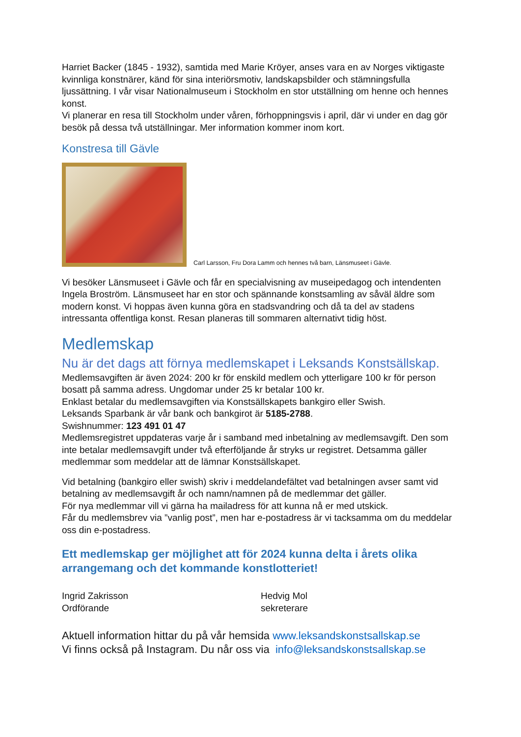Harriet Backer (1845 - 1932), samtida med Marie Kröyer, anses vara en av Norges viktigaste kvinnliga konstnärer, känd för sina interiörsmotiv, landskapsbilder och stämningsfulla ljussättning. I vår visar Nationalmuseum i Stockholm en stor utställning om henne och hennes konst.
Vi planerar en resa till Stockholm under våren, förhoppningsvis i april, där vi under en dag gör besök på dessa två utställningar. Mer information kommer inom kort.
Konstresa till Gävle
Carl Larsson, Fru Dora Lamm och hennes två barn, Länsmuseet i Gävle.
Vi besöker Länsmuseet i Gävle och får en specialvisning av museipedagog och intendenten Ingela Broström. Länsmuseet har en stor och spännande konstsamling av såväl äldre som modern konst. Vi hoppas även kunna göra en stadsvandring och då ta del av stadens intressanta offentliga konst. Resan planeras till sommaren alternativt tidig höst.
Medlemskap
Nu är det dags att förnya medlemskapet i Leksands Konstsällskap.
Medlemsavgiften är även 2024: 200 kr för enskild medlem och ytterligare 100 kr för person bosatt på samma adress. Ungdomar under 25 kr betalar 100 kr.
Enklast betalar du medlemsavgiften via Konstsällskapets bankgiro eller Swish.
Leksands Sparbank är vår bank och bankgirot är 5185-2788.
Swishnummer: 123 491 01 47
Medlemsregistret uppdateras varje år i samband med inbetalning av medlemsavgift. Den som inte betalar medlemsavgift under två efterföljande år stryks ur registret. Detsamma gäller medlemmar som meddelar att de lämnar Konstsällskapet.
Vid betalning (bankgiro eller swish) skriv i meddelandefältet vad betalningen avser samt vid betalning av medlemsavgift år och namn/namnen på de medlemmar det gäller.
För nya medlemmar vill vi gärna ha mailadress för att kunna nå er med utskick.
Får du medlemsbrev via ”vanlig post”, men har e-postadress är vi tacksamma om du meddelar oss din e-postadress.
Ett medlemskap ger möjlighet att för 2024 kunna delta i årets olika arrangemang och det kommande konstlotteriet!
Ingrid Zakrisson
Ordförande
Hedvig Mol
sekreterare
Aktuell information hittar du på vår hemsida www.leksandskonstsallskap.se
Vi finns också på Instagram. Du når oss via info@leksandskonstsallskap.se